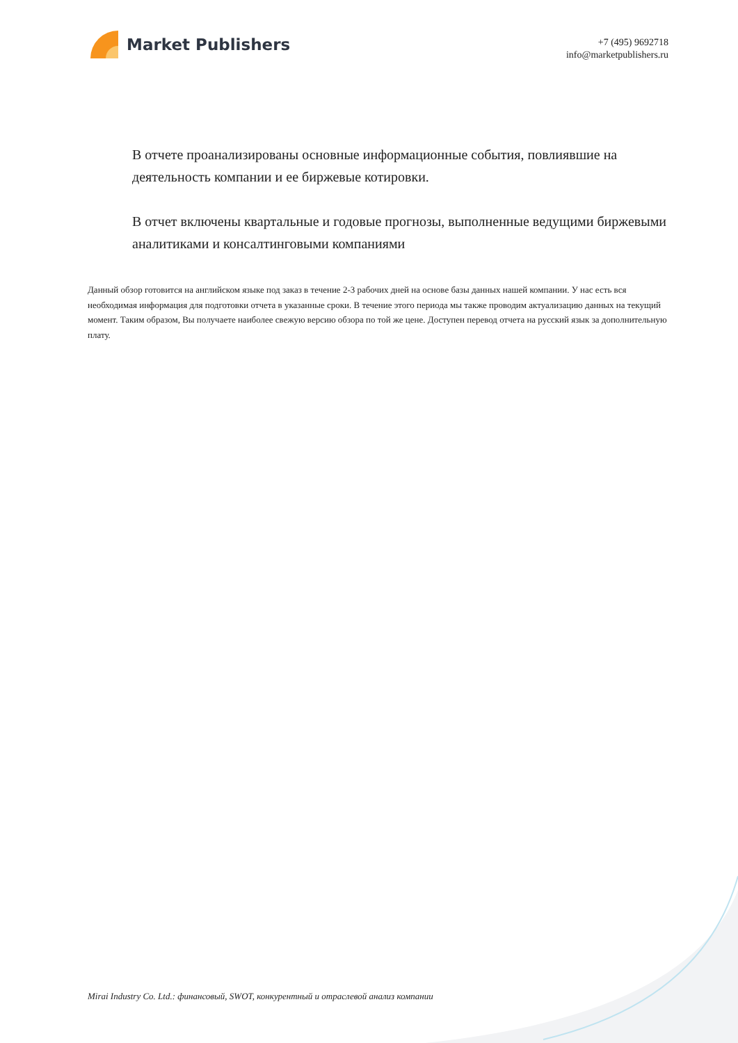Market Publishers
+7 (495) 9692718
info@marketpublishers.ru
В отчете проанализированы основные информационные события, повлиявшие на деятельность компании и ее биржевые котировки.
В отчет включены квартальные и годовые прогнозы, выполненные ведущими биржевыми аналитиками и консалтинговыми компаниями
Данный обзор готовится на английском языке под заказ в течение 2-3 рабочих дней на основе базы данных нашей компании. У нас есть вся необходимая информация для подготовки отчета в указанные сроки. В течение этого периода мы также проводим актуализацию данных на текущий момент. Таким образом, Вы получаете наиболее свежую версию обзора по той же цене. Доступен перевод отчета на русский язык за дополнительную плату.
Mirai Industry Co. Ltd.: финансовый, SWOT, конкурентный и отраслевой анализ компании